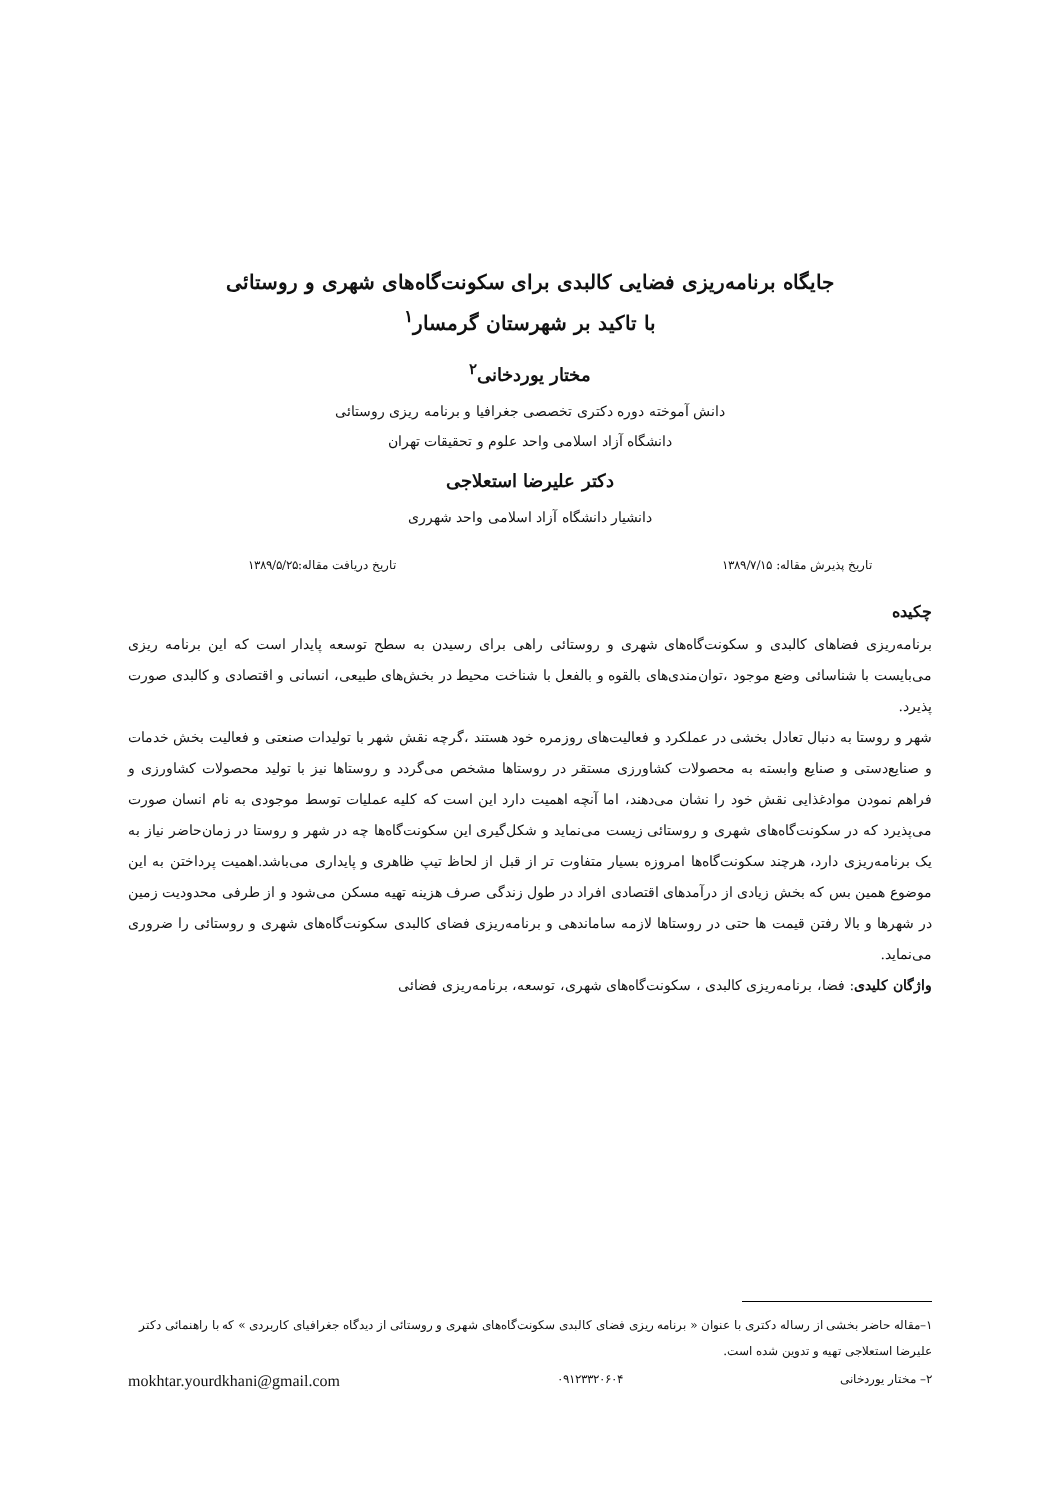جایگاه برنامه‌ریزی فضایی کالبدی برای سکونت‌گاه‌های شهری و روستائی
با تاکید بر شهرستان گرمسار<sup>۱</sup>
مختار یوردخانی<sup>۲</sup>
دانش آموخته دوره دکتری تخصصی جغرافیا و برنامه ریزی روستائی
دانشگاه آزاد اسلامی واحد علوم و تحقیقات تهران
دکتر علیرضا استعلاجی
دانشیار دانشگاه آزاد اسلامی واحد شهرری
تاریخ پذیرش مقاله: ۱۳۸۹/۷/۱۵ تاریخ دریافت مقاله:۱۳۸۹/۵/۲۵
چکیده
برنامه‌ریزی فضاهای کالبدی و سکونت‌گاه‌های شهری و روستائی راهی برای رسیدن به سطح توسعه پایدار است که این برنامه ریزی می‌بایست با شناسائی وضع موجود ،توان‌مندی‌های بالقوه و بالفعل با شناخت محیط در بخش‌های طبیعی، انسانی و اقتصادی و کالبدی صورت پذیرد.
شهر و روستا به دنبال تعادل بخشی در عملکرد و فعالیت‌های روزمره خود هستند ،گرچه نقش شهر با تولیدات صنعتی و فعالیت بخش خدمات و صنایع‌دستی و صنایع وابسته به محصولات کشاورزی مستقر در روستاها مشخص می‌گردد و روستاها نیز با تولید محصولات کشاورزی و فراهم نمودن موادغذایی نقش خود را نشان می‌دهند، اما آنچه اهمیت دارد این است که کلیه عملیات توسط موجودی به نام انسان صورت می‌پذیرد که در سکونت‌گاه‌های شهری و روستائی زیست می‌نماید و شکل‌گیری این سکونت‌گاه‌ها چه در شهر و روستا در زمان‌حاضر نیاز به یک برنامه‌ریزی دارد، هرچند سکونت‌گاه‌ها امروزه بسیار متفاوت تر از قبل از لحاظ تیپ ظاهری و پایداری می‌باشد.اهمیت پرداختن به این موضوع همین بس که بخش زیادی از درآمدهای اقتصادی افراد در طول زندگی صرف هزینه تهیه مسکن می‌شود و از طرفی محدودیت زمین در شهرها و بالا رفتن قیمت ها حتی در روستاها لازمه ساماندهی و برنامه‌ریزی فضای کالبدی سکونت‌گاه‌های شهری و روستائی را ضروری می‌نماید.
واژگان کلیدی: فضا، برنامه‌ریزی کالبدی ، سکونت‌گاه‌های شهری، توسعه، برنامه‌ریزی فضائی
۱–مقاله حاضر بخشی از رساله دکتری با عنوان « برنامه ریزی فضای کالبدی سکونت‌گاه‌های شهری و روستائی از دیدگاه جغرافیای کاربردی » که با راهنمائی دکتر علیرضا استعلاجی تهیه و تدوین شده است.
۲– مختار یوردخانی ۰۹۱۲۳۳۲۰۶۰۴ mokhtar.yourdkhani@gmail.com